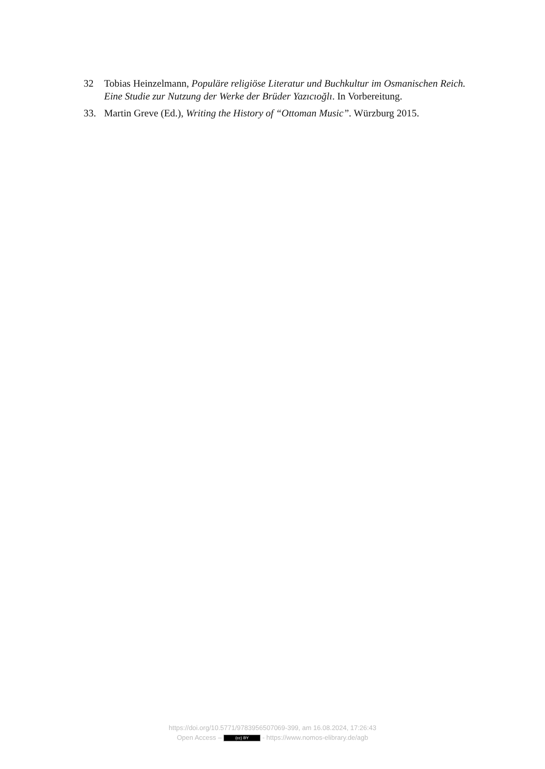32 Tobias Heinzelmann, Populäre religiöse Literatur und Buchkultur im Osmanischen Reich. Eine Studie zur Nutzung der Werke der Brüder Yazıcıoğlı. In Vorbereitung.
33. Martin Greve (Ed.), Writing the History of “Ottoman Music”. Würzburg 2015.
https://doi.org/10.5771/9783956507069-399, am 16.08.2024, 17:26:43
Open Access – (cc) BY - https://www.nomos-elibrary.de/agb